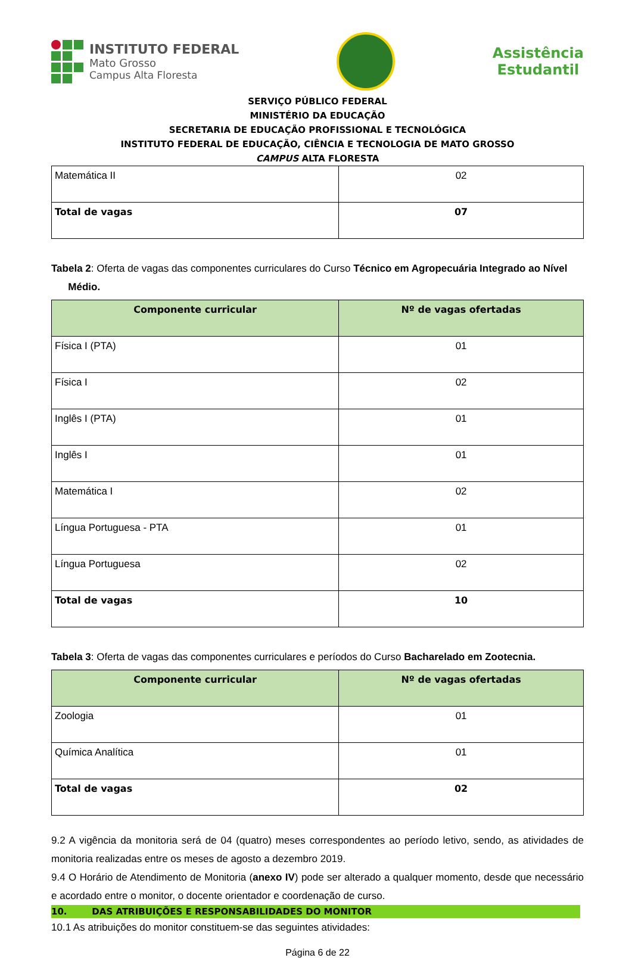INSTITUTO FEDERAL
Mato Grosso
Campus Alta Floresta
Assistência
Estudantil
SERVIÇO PÚBLICO FEDERAL
MINISTÉRIO DA EDUCAÇÃO
SECRETARIA DE EDUCAÇÃO PROFISSIONAL E TECNOLÓGICA
INSTITUTO FEDERAL DE EDUCAÇÃO, CIÊNCIA E TECNOLOGIA DE MATO GROSSO
CAMPUS ALTA FLORESTA
| Matemática II | 02 |
| Total de vagas | 07 |
Tabela 2: Oferta de vagas das componentes curriculares do Curso Técnico em Agropecuária Integrado ao Nível
Médio.
| Componente curricular | Nº de vagas ofertadas |
| --- | --- |
| Física I (PTA) | 01 |
| Física I | 02 |
| Inglês I (PTA) | 01 |
| Inglês I | 01 |
| Matemática I | 02 |
| Língua Portuguesa - PTA | 01 |
| Língua Portuguesa | 02 |
| Total de vagas | 10 |
Tabela 3: Oferta de vagas das componentes curriculares e períodos do Curso Bacharelado em Zootecnia.
| Componente curricular | Nº de vagas ofertadas |
| --- | --- |
| Zoologia | 01 |
| Química Analítica | 01 |
| Total de vagas | 02 |
9.2 A vigência da monitoria será de 04 (quatro) meses correspondentes ao período letivo, sendo, as atividades de monitoria realizadas entre os meses de agosto a dezembro 2019.
9.4 O Horário de Atendimento de Monitoria (anexo IV) pode ser alterado a qualquer momento, desde que necessário e acordado entre o monitor, o docente orientador e coordenação de curso.
10. DAS ATRIBUIÇÕES E RESPONSABILIDADES DO MONITOR
10.1 As atribuições do monitor constituem-se das seguintes atividades:
Página 6 de 22